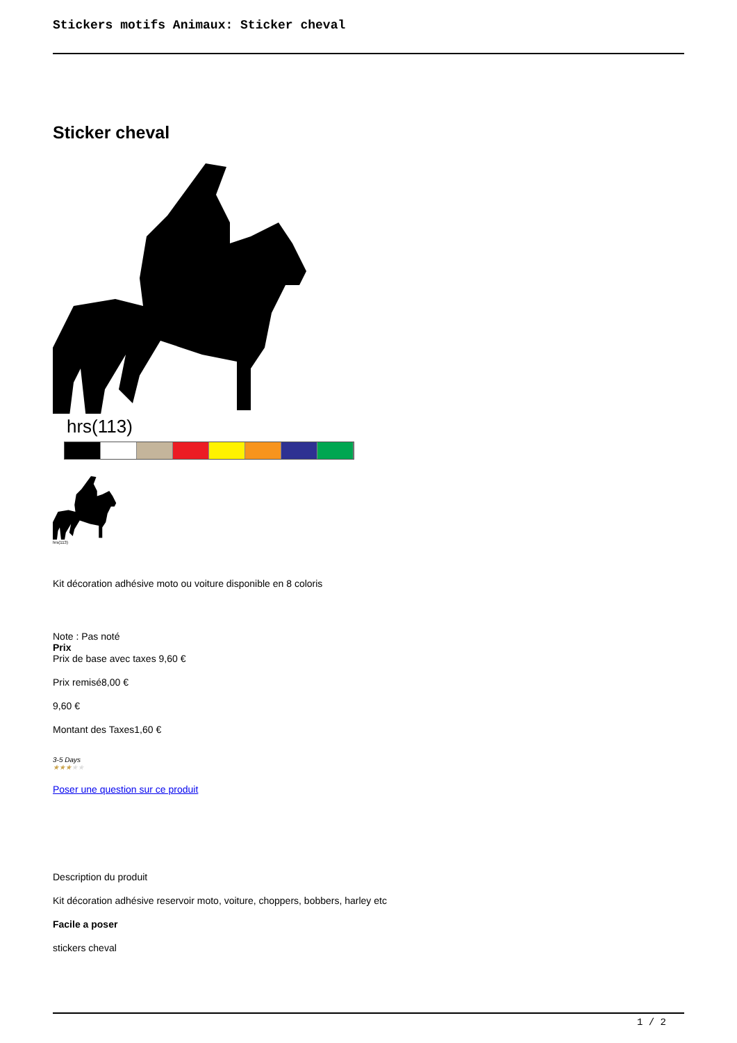Stickers motifs Animaux: Sticker cheval
Sticker cheval
hrs(113)
hrs(113)
Kit décoration adhésive moto ou voiture disponible en 8 coloris
Note : Pas noté
Prix
Prix de base avec taxes 9,60 €
Prix remisé8,00 €
9,60 €
Montant des Taxes1,60 €
3-5 Days
★★★★★
Poser une question sur ce produit
Description du produit
Kit décoration adhésive reservoir moto, voiture, choppers, bobbers, harley etc
Facile a poser
stickers cheval
1 / 2